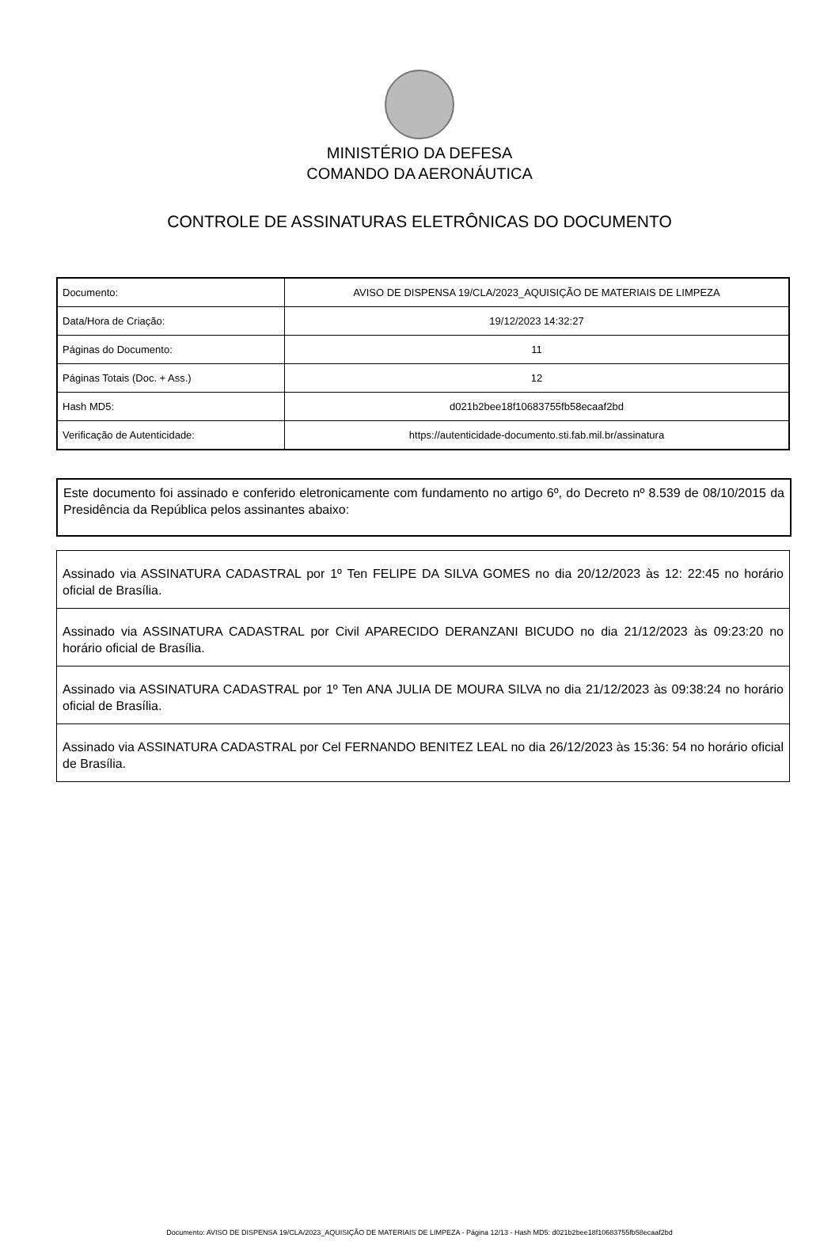MINISTÉRIO DA DEFESA
COMANDO DA AERONÁUTICA
CONTROLE DE ASSINATURAS ELETRÔNICAS DO DOCUMENTO
| Documento: | AVISO DE DISPENSA 19/CLA/2023_AQUISIÇÃO DE MATERIAIS DE LIMPEZA |
| Data/Hora de Criação: | 19/12/2023 14:32:27 |
| Páginas do Documento: | 11 |
| Páginas Totais (Doc. + Ass.) | 12 |
| Hash MD5: | d021b2bee18f10683755fb58ecaaf2bd |
| Verificação de Autenticidade: | https://autenticidade-documento.sti.fab.mil.br/assinatura |
Este documento foi assinado e conferido eletronicamente com fundamento no artigo 6º, do Decreto nº 8.539 de 08/10/2015 da Presidência da República pelos assinantes abaixo:
| Assinado via ASSINATURA CADASTRAL por 1º Ten FELIPE DA SILVA GOMES no dia 20/12/2023 às 12: 22:45 no horário oficial de Brasília. |
| Assinado via ASSINATURA CADASTRAL por Civil APARECIDO DERANZANI BICUDO no dia 21/12/2023 às 09:23:20 no horário oficial de Brasília. |
| Assinado via ASSINATURA CADASTRAL por 1º Ten ANA JULIA DE MOURA SILVA no dia 21/12/2023 às 09:38:24 no horário oficial de Brasília. |
| Assinado via ASSINATURA CADASTRAL por Cel FERNANDO BENITEZ LEAL no dia 26/12/2023 às 15:36: 54 no horário oficial de Brasília. |
Documento: AVISO DE DISPENSA 19/CLA/2023_AQUISIÇÃO DE MATERIAIS DE LIMPEZA - Página 12/13 - Hash MD5: d021b2bee18f10683755fb58ecaaf2bd